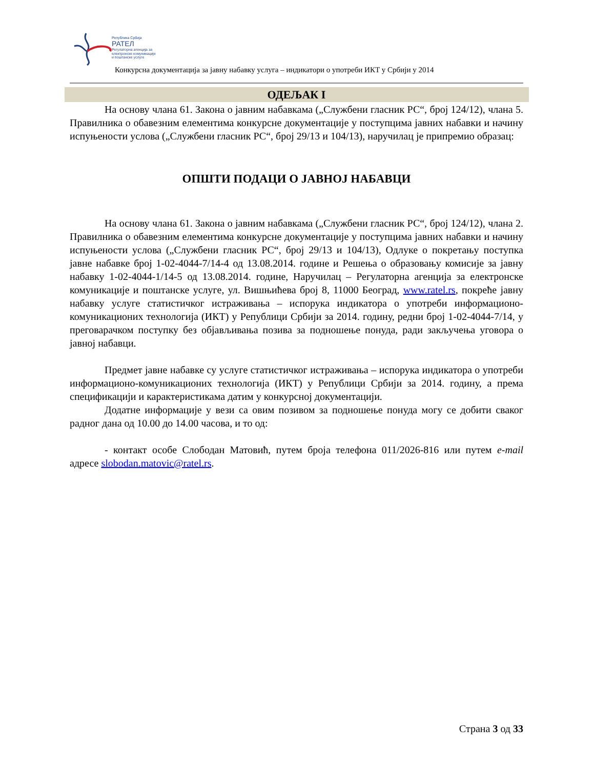Република Србија
РАТЕЛ
Регулаторна агенција за
електронске комуникације
и поштанске услуге
Конкурсна документација за јавну набавку услуга – индикатори о употреби ИКТ у Србији у 2014
ОДЕЉАК I
На основу члана 61. Закона о јавним набавкама („Службени гласник РС“, број 124/12), члана 5. Правилника о обавезним елементима конкурсне документације у поступцима јавних набавки и начину испуњености услова („Службени гласник РС“, број 29/13 и 104/13), наручилац је припремио образац:
ОПШТИ ПОДАЦИ О ЈАВНОЈ НАБАВЦИ
На основу члана 61. Закона о јавним набавкама („Службени гласник РС“, број 124/12), члана 2. Правилника о обавезним елементима конкурсне документације у поступцима јавних набавки и начину испуњености услова („Службени гласник РС“, број 29/13 и 104/13), Одлуке о покретању поступка јавне набавке број 1-02-4044-7/14-4 од 13.08.2014. године и Решења о образовању комисије за јавну набавку 1-02-4044-1/14-5 од 13.08.2014. године, Наручилац – Регулаторна агенција за електронске комуникације и поштанске услуге, ул. Вишњићева број 8, 11000 Београд, www.ratel.rs, покреће јавну набавку услуге статистичког истраживања – испорука индикатора о употреби информационо-комуникационих технологија (ИКТ) у Републици Србији за 2014. годину, редни број 1-02-4044-7/14, у преговарачком поступку без објављивања позива за подношење понуда, ради закључења уговора о јавној набавци.
Предмет јавне набавке су услуге статистичког истраживања – испорука индикатора о употреби информационо-комуникационих технологија (ИКТ) у Републици Србији за 2014. годину, а према спецификацији и карактеристикама датим у конкурсној документацији.
Додатне информације у вези са овим позивом за подношење понуда могу се добити сваког радног дана од 10.00 до 14.00 часова, и то од:
- контакт особе Слободан Матовић, путем броја телефона 011/2026-816 или путем e-mail адресе slobodan.matovic@ratel.rs.
Страна 3 од 33